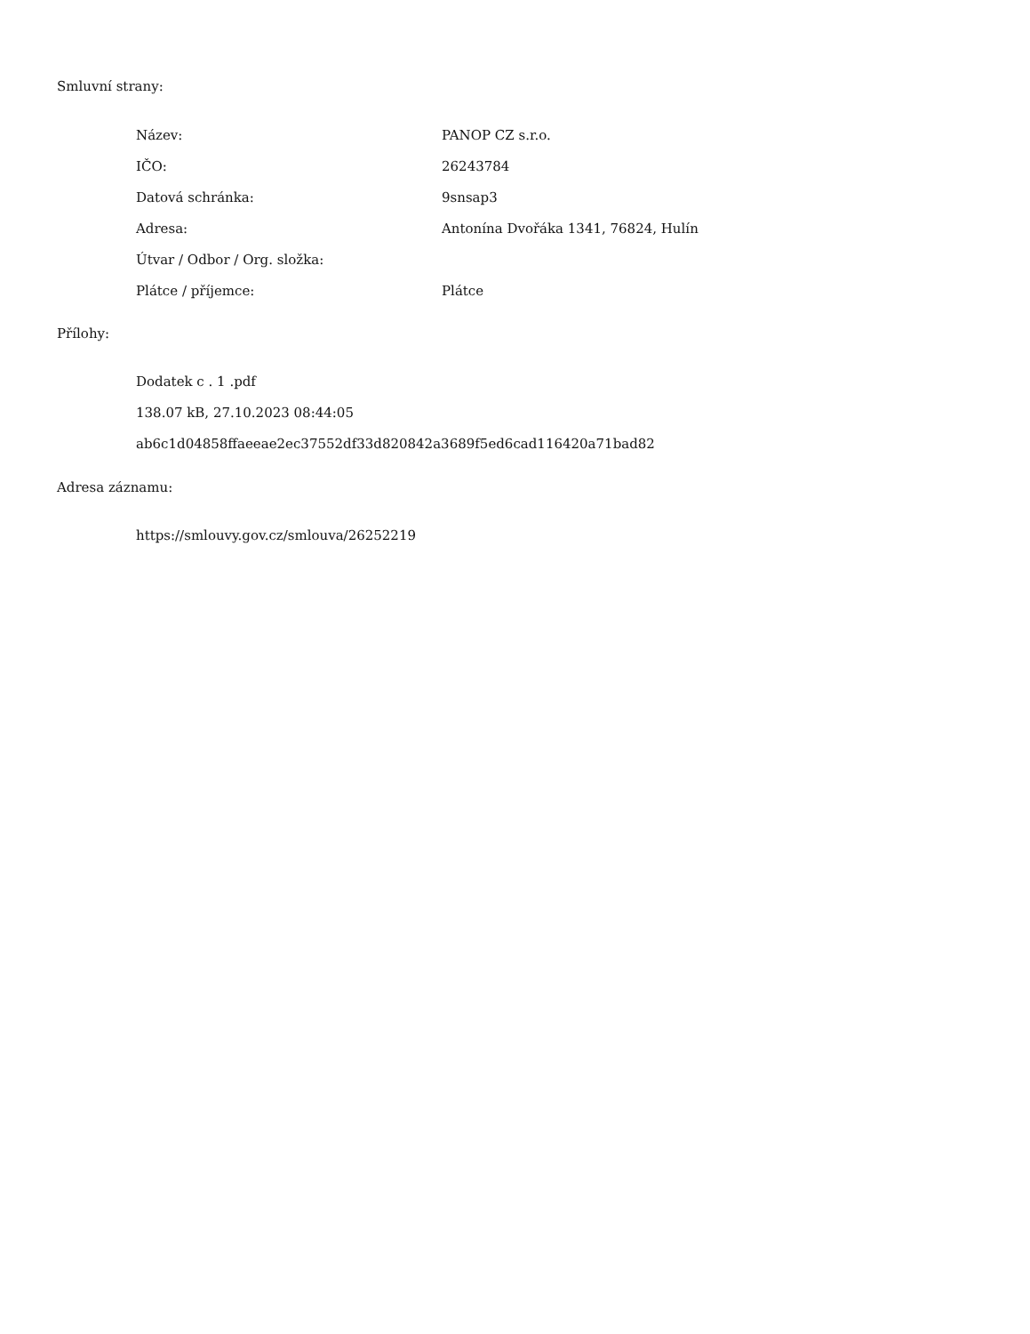Smluvní strany:
| Název: | PANOP CZ s.r.o. |
| IČO: | 26243784 |
| Datová schránka: | 9snsap3 |
| Adresa: | Antonína Dvořáka 1341, 76824, Hulín |
| Útvar / Odbor / Org. složka: | |
| Plátce / příjemce: | Plátce |
Přílohy:
Dodatek c . 1 .pdf
138.07 kB, 27.10.2023 08:44:05
ab6c1d04858ffaeeae2ec37552df33d820842a3689f5ed6cad116420a71bad82
Adresa záznamu:
https://smlouvy.gov.cz/smlouva/26252219